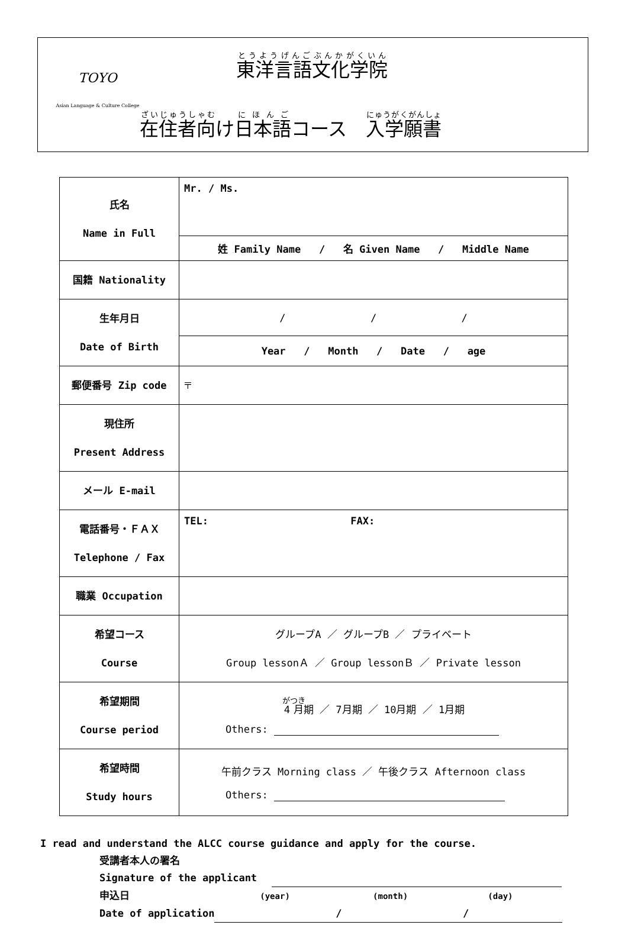TOYO
Asian Language & Culture College
東洋言語文化学院
在住者向け日本語コース　入学願書
| 氏名 Name in Full | Mr. / Ms. |
| | 姓 Family Name / 名 Given Name / Middle Name |
| 国籍 Nationality | |
| 生年月日 Date of Birth | / / / |
| | Year / Month / Date / age |
| 郵便番号 Zip code | 〒 |
| 現住所 Present Address | |
| メール E-mail | |
| 電話番号・ＦＡＸ Telephone / Fax | TEL: FAX: |
| 職業 Occupation | |
| 希望コース Course | グループA ／ グループB ／ プライベート Group lessonＡ ／ Group lessonＢ ／ Private lesson |
| 希望期間 Course period | 4月 期 ／ 7月期 ／ 10月期 ／ 1月期 Others: |
| 希望時間 Study hours | 午前クラス Morning class ／ 午後クラス Afternoon class Others: |
I read and understand the ALCC course guidance and apply for the course.
受講者本人の署名
Signature of the applicant
申込日 (year) (month) (day)
Date of application / /